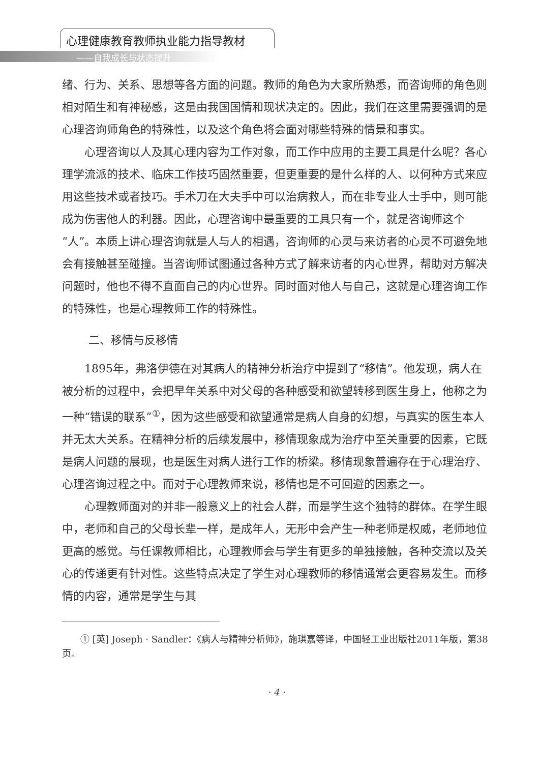心理健康教育教师执业能力指导教材
——自我成长与状态提升
绪、行为、关系、思想等各方面的问题。教师的角色为大家所熟悉，而咨询师的角色则相对陌生和有神秘感，这是由我国国情和现状决定的。因此，我们在这里需要强调的是心理咨询师角色的特殊性，以及这个角色将会面对哪些特殊的情景和事实。
心理咨询以人及其心理内容为工作对象，而工作中应用的主要工具是什么呢？各心理学流派的技术、临床工作技巧固然重要，但更重要的是什么样的人、以何种方式来应用这些技术或者技巧。手术刀在大夫手中可以治病救人，而在非专业人士手中，则可能成为伤害他人的利器。因此，心理咨询中最重要的工具只有一个，就是咨询师这个“人”。本质上讲心理咨询就是人与人的相遇，咨询师的心灵与来访者的心灵不可避免地会有接触甚至碰撞。当咨询师试图通过各种方式了解来访者的内心世界，帮助对方解决问题时，他也不得不直面自己的内心世界。同时面对他人与自己，这就是心理咨询工作的特殊性，也是心理教师工作的特殊性。
二、移情与反移情
1895年，弗洛伊德在对其病人的精神分析治疗中提到了“移情”。他发现，病人在被分析的过程中，会把早年关系中对父母的各种感受和欲望转移到医生身上，他称之为一种“错误的联系”<sup>①</sup>，因为这些感受和欲望通常是病人自身的幻想，与真实的医生本人并无太大关系。在精神分析的后续发展中，移情现象成为治疗中至关重要的因素，它既是病人问题的展现，也是医生对病人进行工作的桥梁。移情现象普遍存在于心理治疗、心理咨询过程之中。而对于心理教师来说，移情也是不可回避的因素之一。
心理教师面对的并非一般意义上的社会人群，而是学生这个独特的群体。在学生眼中，老师和自己的父母长辈一样，是成年人，无形中会产生一种老师是权威，老师地位更高的感觉。与任课教师相比，心理教师会与学生有更多的单独接触，各种交流以及关心的传递更有针对性。这些特点决定了学生对心理教师的移情通常会更容易发生。而移情的内容，通常是学生与其
① [英] Joseph · Sandler：《病人与精神分析师》，施琪嘉等译，中国轻工业出版社2011年版，第38页。
· 4 ·